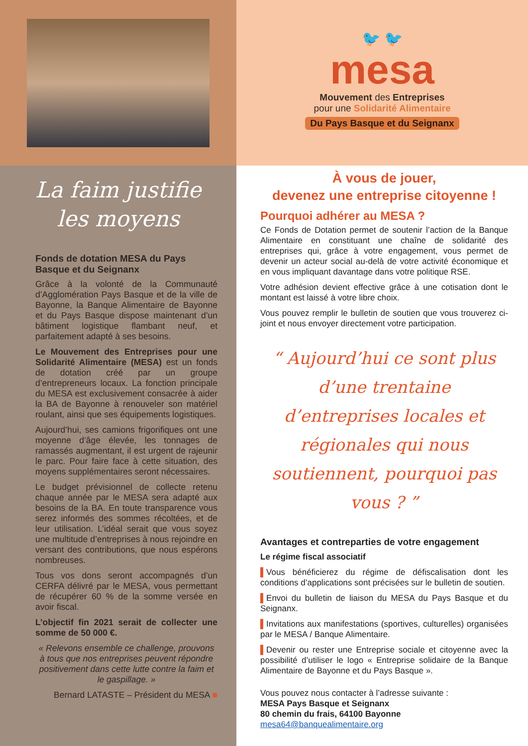La faim justifie
les moyens
Fonds de dotation MESA du Pays Basque et du Seignanx
Grâce à la volonté de la Communauté d’Agglomération Pays Basque et de la ville de Bayonne, la Banque Alimentaire de Bayonne et du Pays Basque dispose maintenant d’un bâtiment logistique flambant neuf, et parfaitement adapté à ses besoins.
Le Mouvement des Entreprises pour une Solidarité Alimentaire (MESA) est un fonds de dotation créé par un groupe d’entrepreneurs locaux. La fonction principale du MESA est exclusivement consacrée à aider la BA de Bayonne à renouveler son matériel roulant, ainsi que ses équipements logistiques.
Aujourd’hui, ses camions frigorifiques ont une moyenne d’âge élevée, les tonnages de ramassés augmentant, il est urgent de rajeunir le parc. Pour faire face à cette situation, des moyens supplémentaires seront nécessaires.
Le budget prévisionnel de collecte retenu chaque année par le MESA sera adapté aux besoins de la BA. En toute transparence vous serez informés des sommes récoltées, et de leur utilisation. L’idéal serait que vous soyez une multitude d’entreprises à nous rejoindre en versant des contributions, que nous espérons nombreuses.
Tous vos dons seront accompagnés d’un CERFA délivré par le MESA, vous permettant de récupérer 60 % de la somme versée en avoir fiscal.
L’objectif fin 2021 serait de collecter une somme de 50 000 €.
« Relevons ensemble ce challenge, prouvons à tous que nos entreprises peuvent répondre positivement dans cette lutte contre la faim et le gaspillage. »
Bernard LATASTE – Président du MESA ■
🐦 🐦
mesa
Mouvement des Entreprises
pour une Solidarité Alimentaire
Du Pays Basque et du Seignanx
À vous de jouer,
devenez une entreprise citoyenne !
Pourquoi adhérer au MESA ?
Ce Fonds de Dotation permet de soutenir l’action de la Banque Alimentaire en constituant une chaîne de solidarité des entreprises qui, grâce à votre engagement, vous permet de devenir un acteur social au-delà de votre activité économique et en vous impliquant davantage dans votre politique RSE.
Votre adhésion devient effective grâce à une cotisation dont le montant est laissé à votre libre choix.
Vous pouvez remplir le bulletin de soutien que vous trouverez ci-joint et nous envoyer directement votre participation.
“ Aujourd’hui ce sont plus d’une trentaine d’entreprises locales et régionales qui nous soutiennent, pourquoi pas vous ? ”
Avantages et contreparties de votre engagement
Le régime fiscal associatif
▌Vous bénéficierez du régime de défiscalisation dont les conditions d’applications sont précisées sur le bulletin de soutien.
▌Envoi du bulletin de liaison du MESA du Pays Basque et du Seignanx.
▌Invitations aux manifestations (sportives, culturelles) organisées par le MESA / Banque Alimentaire.
▌Devenir ou rester une Entreprise sociale et citoyenne avec la possibilité d’utiliser le logo « Entreprise solidaire de la Banque Alimentaire de Bayonne et du Pays Basque ».
Vous pouvez nous contacter à l’adresse suivante :
MESA Pays Basque et Seignanx
80 chemin du frais, 64100 Bayonne
mesa64@banquealimentaire.org